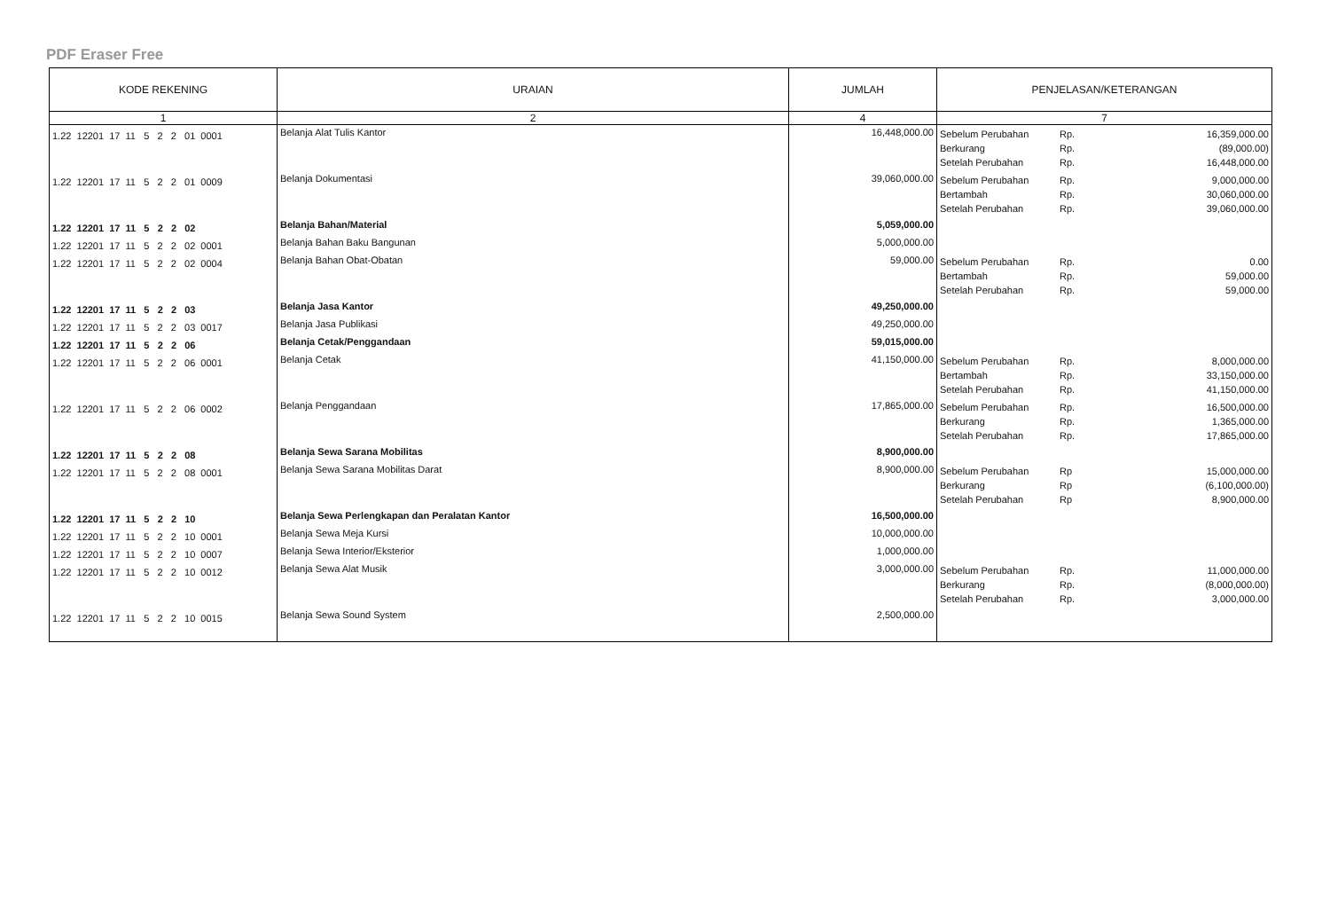PDF Eraser Free
| KODE REKENING | URAIAN | JUMLAH | PENJELASAN/KETERANGAN |
| --- | --- | --- | --- |
| 1 | 2 | 4 | 7 |
| 1.22 12201 17 11 5 2 2 01 0001 | Belanja Alat Tulis Kantor | 16,448,000.00 | Sebelum Perubahan Rp. 16,359,000.00 Berkurang Rp. (89,000.00) Setelah Perubahan Rp. 16,448,000.00 |
| 1.22 12201 17 11 5 2 2 01 0009 | Belanja Dokumentasi | 39,060,000.00 | Sebelum Perubahan Rp. 9,000,000.00 Bertambah Rp. 30,060,000.00 Setelah Perubahan Rp. 39,060,000.00 |
| 1.22 12201 17 11 5 2 2 02 | Belanja Bahan/Material | 5,059,000.00 | |
| 1.22 12201 17 11 5 2 2 02 0001 | Belanja Bahan Baku Bangunan | 5,000,000.00 | |
| 1.22 12201 17 11 5 2 2 02 0004 | Belanja Bahan Obat-Obatan | 59,000.00 | Sebelum Perubahan Rp. 0.00 Bertambah Rp. 59,000.00 Setelah Perubahan Rp. 59,000.00 |
| 1.22 12201 17 11 5 2 2 03 | Belanja Jasa Kantor | 49,250,000.00 | |
| 1.22 12201 17 11 5 2 2 03 0017 | Belanja Jasa Publikasi | 49,250,000.00 | |
| 1.22 12201 17 11 5 2 2 06 | Belanja Cetak/Penggandaan | 59,015,000.00 | |
| 1.22 12201 17 11 5 2 2 06 0001 | Belanja Cetak | 41,150,000.00 | Sebelum Perubahan Rp. 8,000,000.00 Bertambah Rp. 33,150,000.00 Setelah Perubahan Rp. 41,150,000.00 |
| 1.22 12201 17 11 5 2 2 06 0002 | Belanja Penggandaan | 17,865,000.00 | Sebelum Perubahan Rp. 16,500,000.00 Berkurang Rp. 1,365,000.00 Setelah Perubahan Rp. 17,865,000.00 |
| 1.22 12201 17 11 5 2 2 08 | Belanja Sewa Sarana Mobilitas | 8,900,000.00 | |
| 1.22 12201 17 11 5 2 2 08 0001 | Belanja Sewa Sarana Mobilitas Darat | 8,900,000.00 | Sebelum Perubahan Rp 15,000,000.00 Berkurang Rp (6,100,000.00) Setelah Perubahan Rp 8,900,000.00 |
| 1.22 12201 17 11 5 2 2 10 | Belanja Sewa Perlengkapan dan Peralatan Kantor | 16,500,000.00 | |
| 1.22 12201 17 11 5 2 2 10 0001 | Belanja Sewa Meja Kursi | 10,000,000.00 | |
| 1.22 12201 17 11 5 2 2 10 0007 | Belanja Sewa Interior/Eksterior | 1,000,000.00 | |
| 1.22 12201 17 11 5 2 2 10 0012 | Belanja Sewa Alat Musik | 3,000,000.00 | Sebelum Perubahan Rp. 11,000,000.00 Berkurang Rp. (8,000,000.00) Setelah Perubahan Rp. 3,000,000.00 |
| 1.22 12201 17 11 5 2 2 10 0015 | Belanja Sewa Sound System | 2,500,000.00 | |